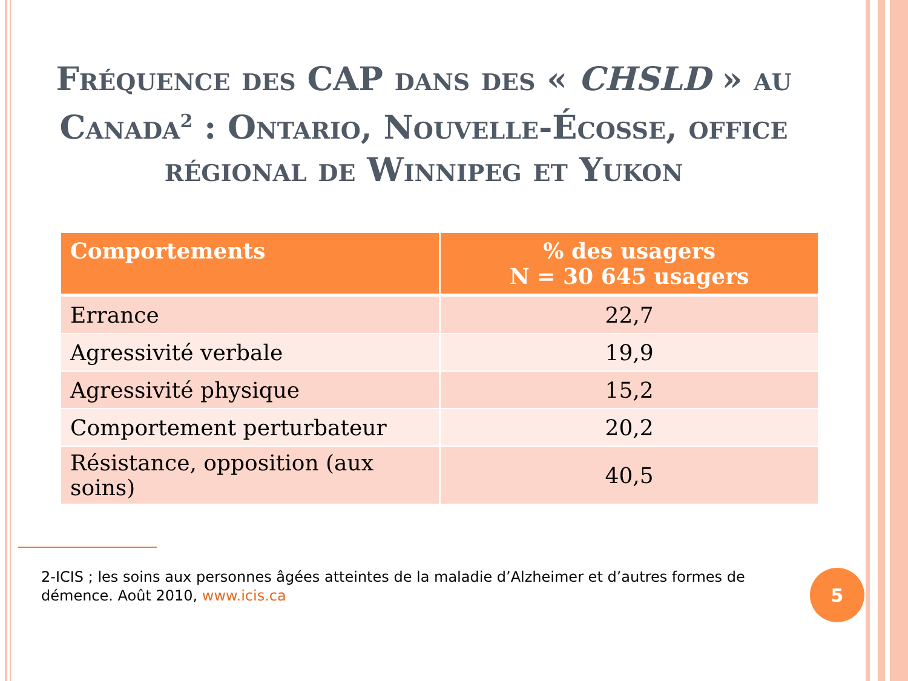Fréquence des CAP dans des « CHSLD » au Canada<sup>2</sup> : Ontario, Nouvelle-Écosse, office régional de Winnipeg et Yukon
| Comportements | % des usagers N = 30 645 usagers |
| --- | --- |
| Errance | 22,7 |
| Agressivité verbale | 19,9 |
| Agressivité physique | 15,2 |
| Comportement perturbateur | 20,2 |
| Résistance, opposition (aux soins) | 40,5 |
2-ICIS ; les soins aux personnes âgées atteintes de la maladie d’Alzheimer et d’autres formes de démence. Août 2010, www.icis.ca
5